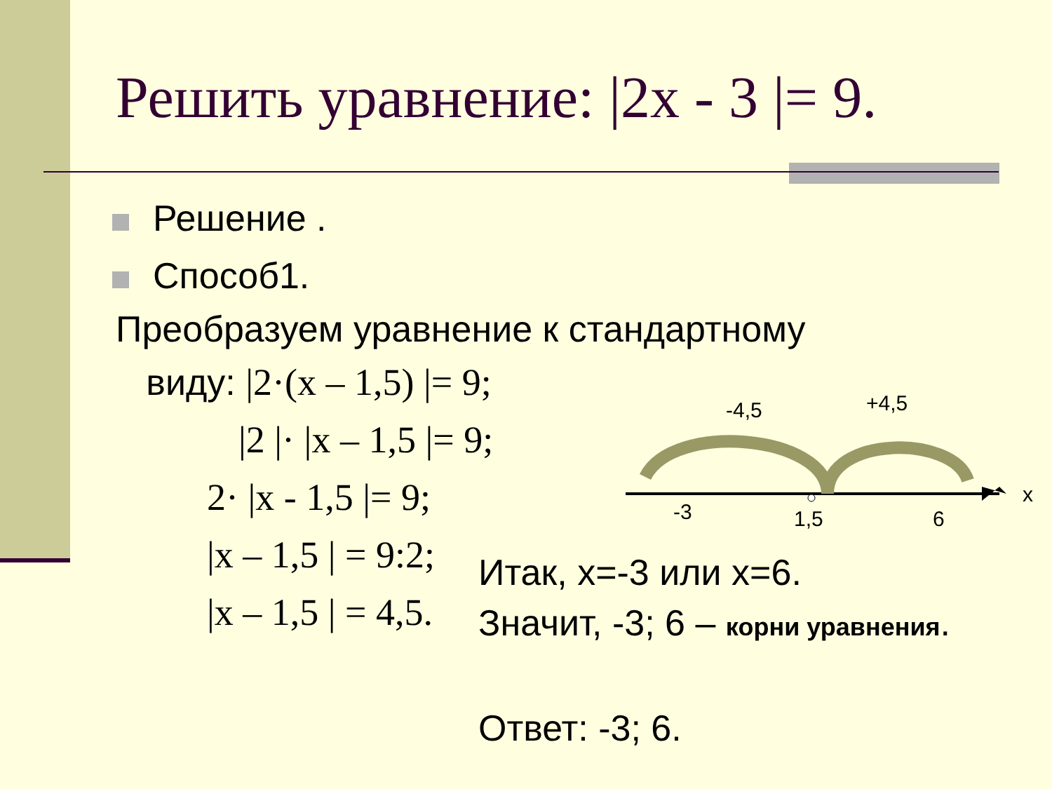Решить уравнение: |2x - 3 |= 9.
Решение .
Способ1.
Преобразуем уравнение к стандартному
виду: |2·(x – 1,5) |= 9;
|2 |· |x – 1,5 |= 9;
2· |x - 1,5 |= 9;
|x – 1,5 | = 9:2;
|x – 1,5 | = 4,5.
Итак, x=-3 или x=6.
Значит, -3; 6 – корни уравнения.
Ответ: -3; 6.
-4,5
+4,5
-3
1,5
6
x